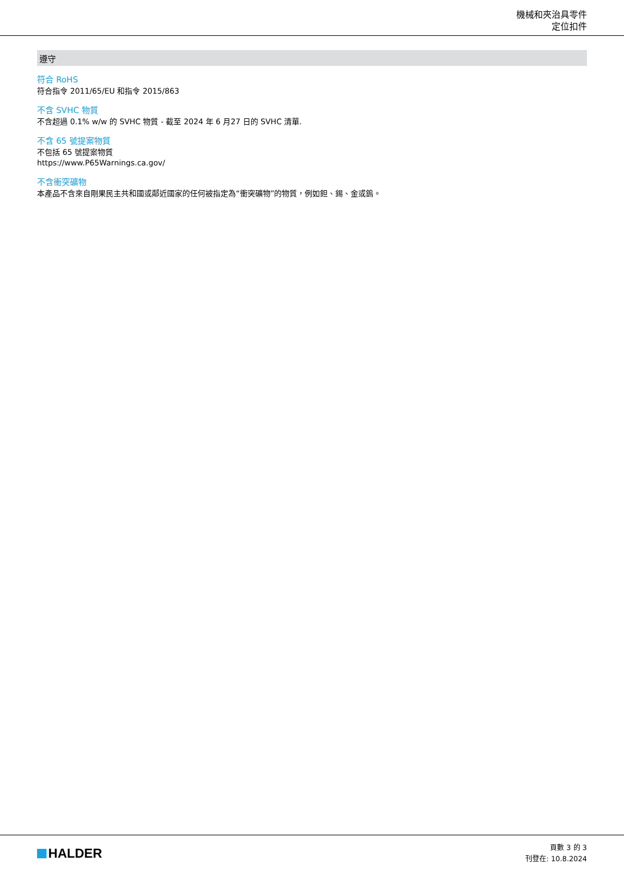機械和夾治具零件
定位扣件
遵守
符合 RoHS
符合指令 2011/65/EU 和指令 2015/863
不含 SVHC 物質
不含超過 0.1% w/w 的 SVHC 物質 - 截至 2024 年 6 月27 日的 SVHC 清單.
不含 65 號提案物質
不包括 65 號提案物質
https://www.P65Warnings.ca.gov/
不含衝突礦物
本產品不含來自剛果民主共和國或鄰近國家的任何被指定為“衝突礦物”的物質，例如鉭、錫、金或鎢。
HALDER
頁數 3 的 3
刊登在: 10.8.2024